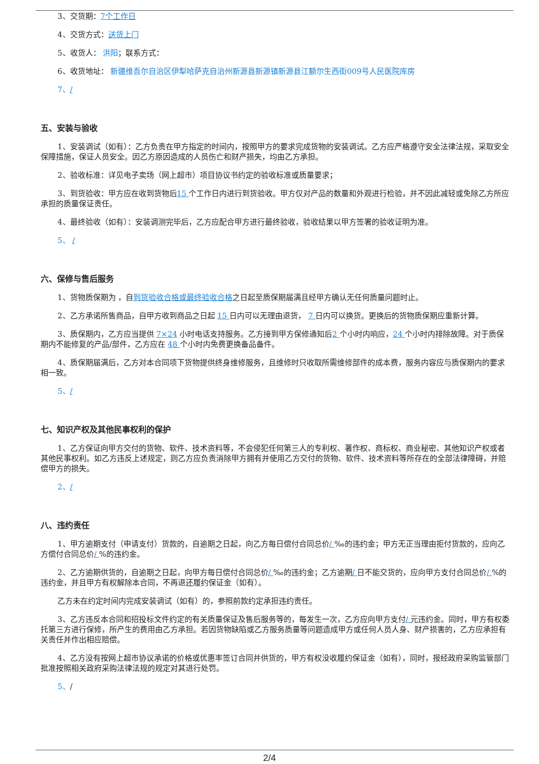3、交货期：7个工作日
4、交货方式：送货上门
5、收货人： 洪阳；联系方式：
6、收货地址： 新疆维吾尔自治区伊犁哈萨克自治州新源县新源镇新源县江额尔生西街009号人民医院库房
7、/
五、安装与验收
1、安装调试（如有）：乙方负责在甲方指定的时间内，按照甲方的要求完成货物的安装调试。乙方应严格遵守安全法律法规，采取安全保障措施，保证人员安全。因乙方原因造成的人员伤亡和财产损失，均由乙方承担。
2、验收标准：详见电子卖场（网上超市）项目协议书约定的验收标准或质量要求；
3、到货验收：甲方应在收到货物后15 个工作日内进行到货验收。甲方仅对产品的数量和外观进行检验，并不因此减轻或免除乙方所应承担的质量保证责任。
4、最终验收（如有）：安装调测完毕后，乙方应配合甲方进行最终验收，验收结果以甲方签署的验收证明为准。
5、 /
六、保修与售后服务
1、货物质保期为 ，自到货验收合格或最终验收合格之日起至质保期届满且经甲方确认无任何质量问题时止。
2、乙方承诺所售商品，自甲方收到商品之日起 15 日内可以无理由退货， 7 日内可以换货。更换后的货物质保期应重新计算。
3、质保期内，乙方应当提供 7×24 小时电话支持服务。乙方接到甲方保修通知后2 个小时内响应，24 个小时内排除故障。对于质保期内不能修复的产品/部件，乙方应在 48 个小时内免费更换备品备件。
4、质保期届满后，乙方对本合同项下货物提供终身维修服务，且维修时只收取所需维修部件的成本费，服务内容应与质保期内的要求相一致。
5、/
七、知识产权及其他民事权利的保护
1、乙方保证向甲方交付的货物、软件、技术资料等，不会侵犯任何第三人的专利权、著作权、商标权、商业秘密、其他知识产权或者其他民事权利。如乙方违反上述规定，则乙方应负责消除甲方拥有并使用乙方交付的货物、软件、技术资料等所存在的全部法律障碍，并赔偿甲方的损失。
2、/
八、违约责任
1、甲方逾期支付（申请支付）货款的，自逾期之日起，向乙方每日偿付合同总价/ ‰的违约金；甲方无正当理由拒付货款的，应向乙方偿付合同总价/ %的违约金。
2、乙方逾期供货的，自逾期之日起，向甲方每日偿付合同总价/ ‰的违约金；乙方逾期/ 日不能交货的，应向甲方支付合同总价/ %的违约金，并且甲方有权解除本合同，不再退还履约保证金（如有）。
乙方未在约定时间内完成安装调试（如有）的，参照前款约定承担违约责任。
3、乙方违反本合同和招投标文件约定的有关质量保证及售后服务等的，每发生一次，乙方应向甲方支付/ 元违约金。同时，甲方有权委托第三方进行保修，所产生的费用由乙方承担。若因货物缺陷或乙方服务质量等问题造成甲方或任何人员人身、财产损害的，乙方应承担有关责任并作出相应赔偿。
4、乙方没有按网上超市协议承诺的价格或优惠率签订合同并供货的，甲方有权没收履约保证金（如有），同时，报经政府采购监管部门批准按照相关政府采购法律法规的规定对其进行处罚。
5、/
2/4